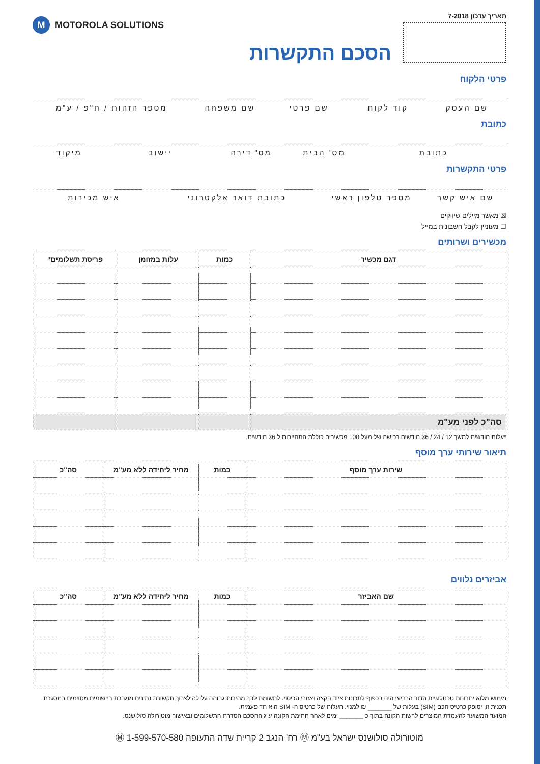תאריך עדכון 7-2018
M MOTOROLA SOLUTIONS
הסכם התקשרות
פרטי הלקוח
שם העסק קוד לקוח שם פרטי שם משפחה מספר הזהות / ח"פ / ע"מ
כתובת
כתובת מס' הבית מס' דירה יישוב מיקוד
פרטי התקשרות
שם איש קשר מספר טלפון ראשי כתובת דואר אלקטרוני איש מכירות
☒ מאשר מיילים שיווקים
☐ מעוניין לקבל חשבונית במייל
מכשירים ושרותים
| דגם מכשיר | כמות | עלות במזומן | פריסת תשלומים* |
| --- | --- | --- | --- |
| סה"כ לפני מע"מ | | | |
*עלות חודשית למשך 12 / 24 / 36 חודשים רכישה של מעל 100 מכשירים כוללת התחייבות ל 36 חודשים.
תיאור שירותי ערך מוסף
| שירות ערך מוסף | כמות | מחיר ליחידה ללא מע"מ | סה"כ |
| --- | --- | --- | --- |
אביזרים נלווים
| שם האביזר | כמות | מחיר ליחידה ללא מע"מ | סה"כ |
| --- | --- | --- | --- |
מימוש מלוא יתרונות טכנולוגיית הדור הרביעי הינו בכפוף לתכונות ציוד הקצה ואזורי הכיסוי. לתשומת לבך מהירות גבוהה עלולה לצרוך תקשורת נתונים מוגברת ביישומים מסוימים במסגרת תכנית זו, יסופק כרטיס חכם (SIM) בעלות של _______ ₪ למנוי. העלות של כרטיס ה- SIM היא חד פעמית.
המועד המשוער להעמדת המוצרים לרשות הקונה בתוך כ _______ ימים לאחר חתימת הקונה ע"ג ההסכם הסדרת התשלומים ובאישור מוטורולה סולושנס.
מוטורולה סולושנס ישראל בע"מ Ⓜ רח' הנגב 2 קריית שדה התעופה Ⓜ 1-599-570-580